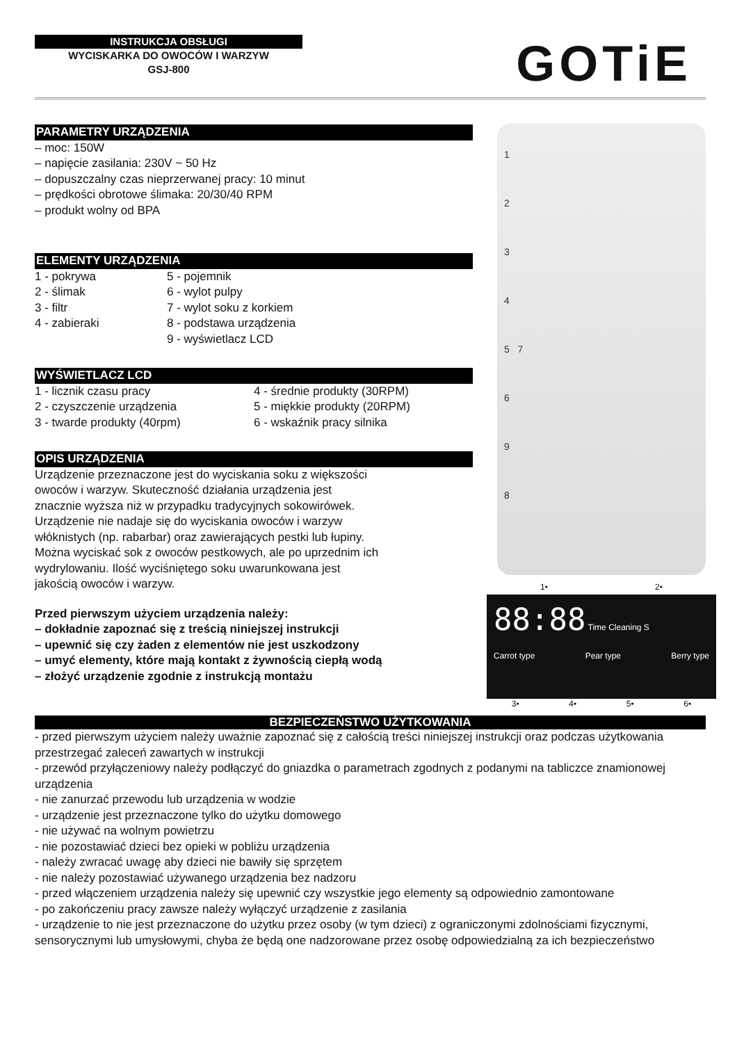INSTRUKCJA OBSŁUGI
WYCISKARKA DO OWOCÓW I WARZYW
GSJ-800
GOTiE
PARAMETRY URZĄDZENIA
– moc: 150W
– napięcie zasilania: 230V ~ 50 Hz
– dopuszczalny czas nieprzerwanej pracy: 10 minut
– prędkości obrotowe ślimaka: 20/30/40 RPM
– produkt wolny od BPA
ELEMENTY URZĄDZENIA
1 - pokrywa
2 - ślimak
3 - filtr
4 - zabieraki
5 - pojemnik
6 - wylot pulpy
7 - wylot soku z korkiem
8 - podstawa urządzenia
9 - wyświetlacz LCD
WYŚWIETLACZ LCD
1 - licznik czasu pracy
2 - czyszczenie urządzenia
3 - twarde produkty (40rpm)
4 - średnie produkty (30RPM)
5 - miękkie produkty (20RPM)
6 - wskaźnik pracy silnika
OPIS URZĄDZENIA
Urządzenie przeznaczone jest do wyciskania soku z większości
owoców i warzyw. Skuteczność działania urządzenia jest
znacznie wyższa niż w przypadku tradycyjnych sokowirówek.
Urządzenie nie nadaje się do wyciskania owoców i warzyw
włóknistych (np. rabarbar) oraz zawierających pestki lub łupiny.
Można wyciskać sok z owoców pestkowych, ale po uprzednim ich
wydrylowaniu. Ilość wyciśniętego soku uwarunkowana jest
jakością owoców i warzyw.
Przed pierwszym użyciem urządzenia należy:
– dokładnie zapoznać się z treścią niniejszej instrukcji
– upewnić się czy żaden z elementów nie jest uszkodzony
– umyć elementy, które mają kontakt z żywnością ciepłą wodą
– złożyć urządzenie zgodnie z instrukcją montażu
1
2
3
4
5 7
6
9
8
1• 2•
88:88 Time Cleaning S
Carrot type Pear type Berry type
3• 4• 5• 6•
BEZPIECZEŃSTWO UŻYTKOWANIA
- przed pierwszym użyciem należy uważnie zapoznać się z całością treści niniejszej instrukcji oraz podczas użytkowania przestrzegać zaleceń zawartych w instrukcji
- przewód przyłączeniowy należy podłączyć do gniazdka o parametrach zgodnych z podanymi na tabliczce znamionowej urządzenia
- nie zanurzać przewodu lub urządzenia w wodzie
- urządzenie jest przeznaczone tylko do użytku domowego
- nie używać na wolnym powietrzu
- nie pozostawiać dzieci bez opieki w pobliżu urządzenia
- należy zwracać uwagę aby dzieci nie bawiły się sprzętem
- nie należy pozostawiać używanego urządzenia bez nadzoru
- przed włączeniem urządzenia należy się upewnić czy wszystkie jego elementy są odpowiednio zamontowane
- po zakończeniu pracy zawsze należy wyłączyć urządzenie z zasilania
- urządzenie to nie jest przeznaczone do użytku przez osoby (w tym dzieci) z ograniczonymi zdolnościami fizycznymi, sensorycznymi lub umysłowymi, chyba że będą one nadzorowane przez osobę odpowiedzialną za ich bezpieczeństwo